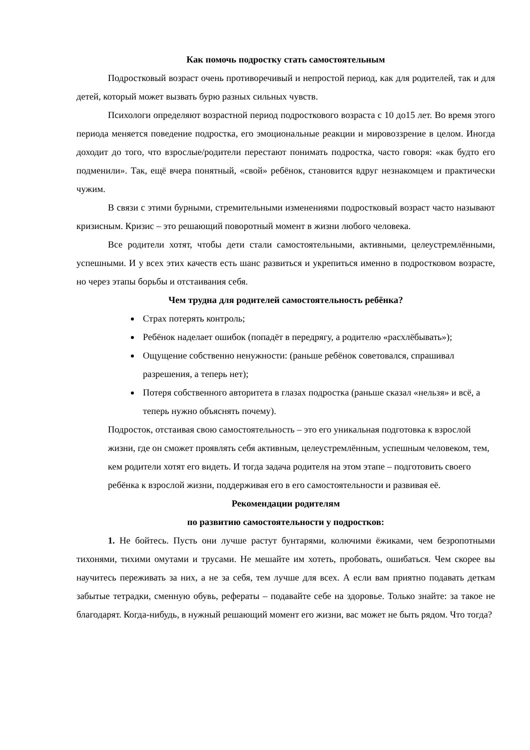Как помочь подростку стать самостоятельным
Подростковый возраст очень противоречивый и непростой период, как для родителей, так и для детей, который может вызвать бурю разных сильных чувств.
Психологи определяют возрастной период подросткового возраста с 10 до15 лет. Во время этого периода меняется поведение подростка, его эмоциональные реакции и мировоззрение в целом. Иногда доходит до того, что взрослые/родители перестают понимать подростка, часто говоря: «как будто его подменили». Так, ещё вчера понятный, «свой» ребёнок, становится вдруг незнакомцем и практически чужим.
В связи с этими бурными, стремительными изменениями подростковый возраст часто называют кризисным. Кризис – это решающий поворотный момент в жизни любого человека.
Все родители хотят, чтобы дети стали самостоятельными, активными, целеустремлёнными, успешными. И у всех этих качеств есть шанс развиться и укрепиться именно в подростковом возрасте, но через этапы борьбы и отстаивания себя.
Чем трудна для родителей самостоятельность ребёнка?
Страх потерять контроль;
Ребёнок наделает ошибок (попадёт в передрягу, а родителю «расхлёбывать»);
Ощущение собственно ненужности: (раньше ребёнок советовался, спрашивал разрешения, а теперь нет);
Потеря собственного авторитета в глазах подростка (раньше сказал «нельзя» и всё, а теперь нужно объяснять почему).
Подросток, отстаивая свою самостоятельность – это его уникальная подготовка к взрослой жизни, где он сможет проявлять себя активным, целеустремлённым, успешным человеком, тем, кем родители хотят его видеть. И тогда задача родителя на этом этапе – подготовить своего ребёнка к взрослой жизни, поддерживая его в его самостоятельности и развивая её.
Рекомендации родителям
по развитию самостоятельности у подростков:
1. Не бойтесь. Пусть они лучше растут бунтарями, колючими ёжиками, чем безропотными тихонями, тихими омутами и трусами. Не мешайте им хотеть, пробовать, ошибаться. Чем скорее вы научитесь переживать за них, а не за себя, тем лучше для всех. А если вам приятно подавать деткам забытые тетрадки, сменную обувь, рефераты – подавайте себе на здоровье. Только знайте: за такое не благодарят. Когда-нибудь, в нужный решающий момент его жизни, вас может не быть рядом. Что тогда?